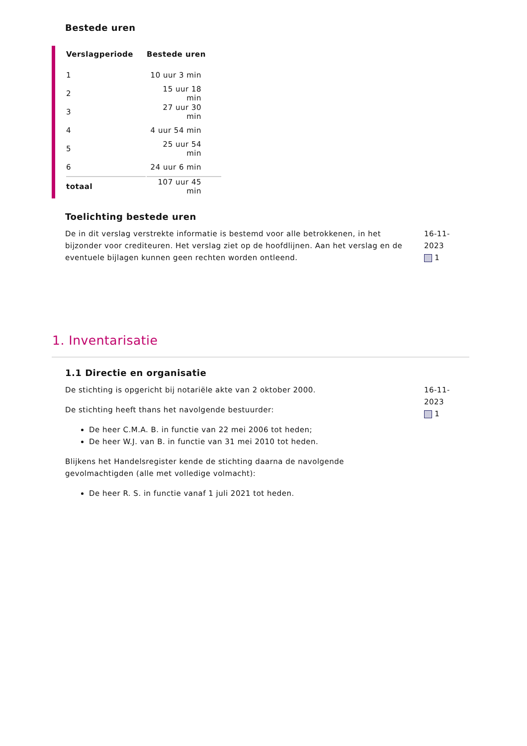Bestede uren
| Verslagperiode | Bestede uren |
| --- | --- |
| 1 | 10 uur 3 min |
| 2 | 15 uur 18 min |
| 3 | 27 uur 30 min |
| 4 | 4 uur 54 min |
| 5 | 25 uur 54 min |
| 6 | 24 uur 6 min |
| totaal | 107 uur 45 min |
Toelichting bestede uren
De in dit verslag verstrekte informatie is bestemd voor alle betrokkenen, in het bijzonder voor crediteuren. Het verslag ziet op de hoofdlijnen. Aan het verslag en de eventuele bijlagen kunnen geen rechten worden ontleend.
16-11-2023
1
1. Inventarisatie
1.1 Directie en organisatie
De stichting is opgericht bij notariële akte van 2 oktober 2000.
De stichting heeft thans het navolgende bestuurder:
De heer C.M.A. B. in functie van 22 mei 2006 tot heden;
De heer W.J. van B. in functie van 31 mei 2010 tot heden.
Blijkens het Handelsregister kende de stichting daarna de navolgende gevolmachtigden (alle met volledige volmacht):
De heer R. S. in functie vanaf 1 juli 2021 tot heden.
16-11-2023
1